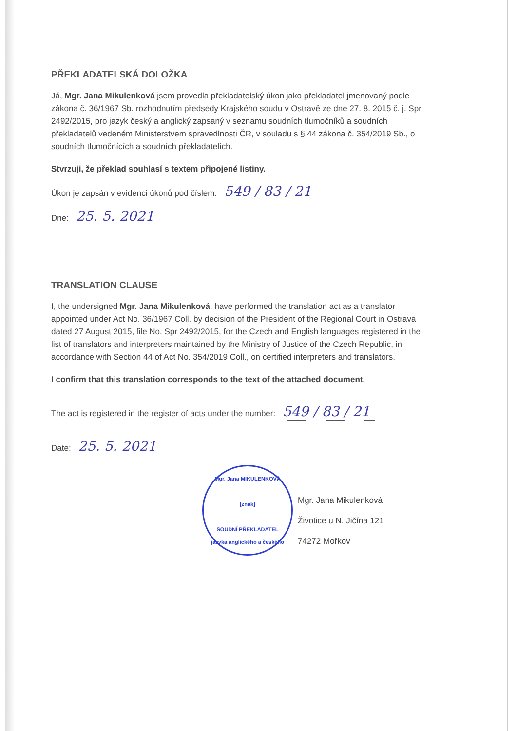PŘEKLADATELSKÁ DOLOŽKA
Já, Mgr. Jana Mikulenková jsem provedla překladatelský úkon jako překladatel jmenovaný podle zákona č. 36/1967 Sb. rozhodnutím předsedy Krajského soudu v Ostravě ze dne 27. 8. 2015 č. j. Spr 2492/2015, pro jazyk český a anglický zapsaný v seznamu soudních tlumočníků a soudních překladatelů vedeném Ministerstvem spravedlnosti ČR, v souladu s § 44 zákona č. 354/2019 Sb., o soudních tlumočnících a soudních překladatelích.
Stvrzuji, že překlad souhlasí s textem připojené listiny.
Úkon je zapsán v evidenci úkonů pod číslem: 549 / 83 / 21
Dne: 25. 5. 2021
TRANSLATION CLAUSE
I, the undersigned Mgr. Jana Mikulenková, have performed the translation act as a translator appointed under Act No. 36/1967 Coll. by decision of the President of the Regional Court in Ostrava dated 27 August 2015, file No. Spr 2492/2015, for the Czech and English languages registered in the list of translators and interpreters maintained by the Ministry of Justice of the Czech Republic, in accordance with Section 44 of Act No. 354/2019 Coll., on certified interpreters and translators.
I confirm that this translation corresponds to the text of the attached document.
The act is registered in the register of acts under the number: 549 / 83 / 21
Date: 25. 5. 2021
Mgr. Jana MIKULENKOVÁ
[znak]
SOUDNÍ PŘEKLADATEL
jazyka anglického a českého
Mgr. Jana Mikulenková
Životice u N. Jičína 121
74272 Mořkov